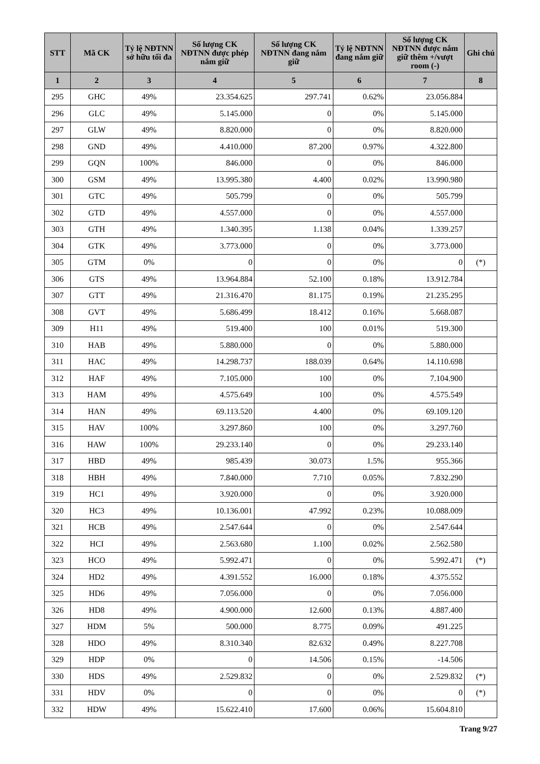| STT | Mã CK | Tỷ lệ NĐTNN sở hữu tối đa | Số lượng CK NĐTNN được phép nắm giữ | Số lượng CK NĐTNN đang nắm giữ | Tỷ lệ NĐTNN đang nắm giữ | Số lượng CK NĐTNN được nắm giữ thêm +/vượt room (-) | Ghi chú |
| --- | --- | --- | --- | --- | --- | --- | --- |
| 1 | 2 | 3 | 4 | 5 | 6 | 7 | 8 |
| 295 | GHC | 49% | 23.354.625 | 297.741 | 0.62% | 23.056.884 | |
| 296 | GLC | 49% | 5.145.000 | 0 | 0% | 5.145.000 | |
| 297 | GLW | 49% | 8.820.000 | 0 | 0% | 8.820.000 | |
| 298 | GND | 49% | 4.410.000 | 87.200 | 0.97% | 4.322.800 | |
| 299 | GQN | 100% | 846.000 | 0 | 0% | 846.000 | |
| 300 | GSM | 49% | 13.995.380 | 4.400 | 0.02% | 13.990.980 | |
| 301 | GTC | 49% | 505.799 | 0 | 0% | 505.799 | |
| 302 | GTD | 49% | 4.557.000 | 0 | 0% | 4.557.000 | |
| 303 | GTH | 49% | 1.340.395 | 1.138 | 0.04% | 1.339.257 | |
| 304 | GTK | 49% | 3.773.000 | 0 | 0% | 3.773.000 | |
| 305 | GTM | 0% | 0 | 0 | 0% | 0 | (*) |
| 306 | GTS | 49% | 13.964.884 | 52.100 | 0.18% | 13.912.784 | |
| 307 | GTT | 49% | 21.316.470 | 81.175 | 0.19% | 21.235.295 | |
| 308 | GVT | 49% | 5.686.499 | 18.412 | 0.16% | 5.668.087 | |
| 309 | H11 | 49% | 519.400 | 100 | 0.01% | 519.300 | |
| 310 | HAB | 49% | 5.880.000 | 0 | 0% | 5.880.000 | |
| 311 | HAC | 49% | 14.298.737 | 188.039 | 0.64% | 14.110.698 | |
| 312 | HAF | 49% | 7.105.000 | 100 | 0% | 7.104.900 | |
| 313 | HAM | 49% | 4.575.649 | 100 | 0% | 4.575.549 | |
| 314 | HAN | 49% | 69.113.520 | 4.400 | 0% | 69.109.120 | |
| 315 | HAV | 100% | 3.297.860 | 100 | 0% | 3.297.760 | |
| 316 | HAW | 100% | 29.233.140 | 0 | 0% | 29.233.140 | |
| 317 | HBD | 49% | 985.439 | 30.073 | 1.5% | 955.366 | |
| 318 | HBH | 49% | 7.840.000 | 7.710 | 0.05% | 7.832.290 | |
| 319 | HC1 | 49% | 3.920.000 | 0 | 0% | 3.920.000 | |
| 320 | HC3 | 49% | 10.136.001 | 47.992 | 0.23% | 10.088.009 | |
| 321 | HCB | 49% | 2.547.644 | 0 | 0% | 2.547.644 | |
| 322 | HCI | 49% | 2.563.680 | 1.100 | 0.02% | 2.562.580 | |
| 323 | HCO | 49% | 5.992.471 | 0 | 0% | 5.992.471 | (*) |
| 324 | HD2 | 49% | 4.391.552 | 16.000 | 0.18% | 4.375.552 | |
| 325 | HD6 | 49% | 7.056.000 | 0 | 0% | 7.056.000 | |
| 326 | HD8 | 49% | 4.900.000 | 12.600 | 0.13% | 4.887.400 | |
| 327 | HDM | 5% | 500.000 | 8.775 | 0.09% | 491.225 | |
| 328 | HDO | 49% | 8.310.340 | 82.632 | 0.49% | 8.227.708 | |
| 329 | HDP | 0% | 0 | 14.506 | 0.15% | -14.506 | |
| 330 | HDS | 49% | 2.529.832 | 0 | 0% | 2.529.832 | (*) |
| 331 | HDV | 0% | 0 | 0 | 0% | 0 | (*) |
| 332 | HDW | 49% | 15.622.410 | 17.600 | 0.06% | 15.604.810 | |
Trang 9/27